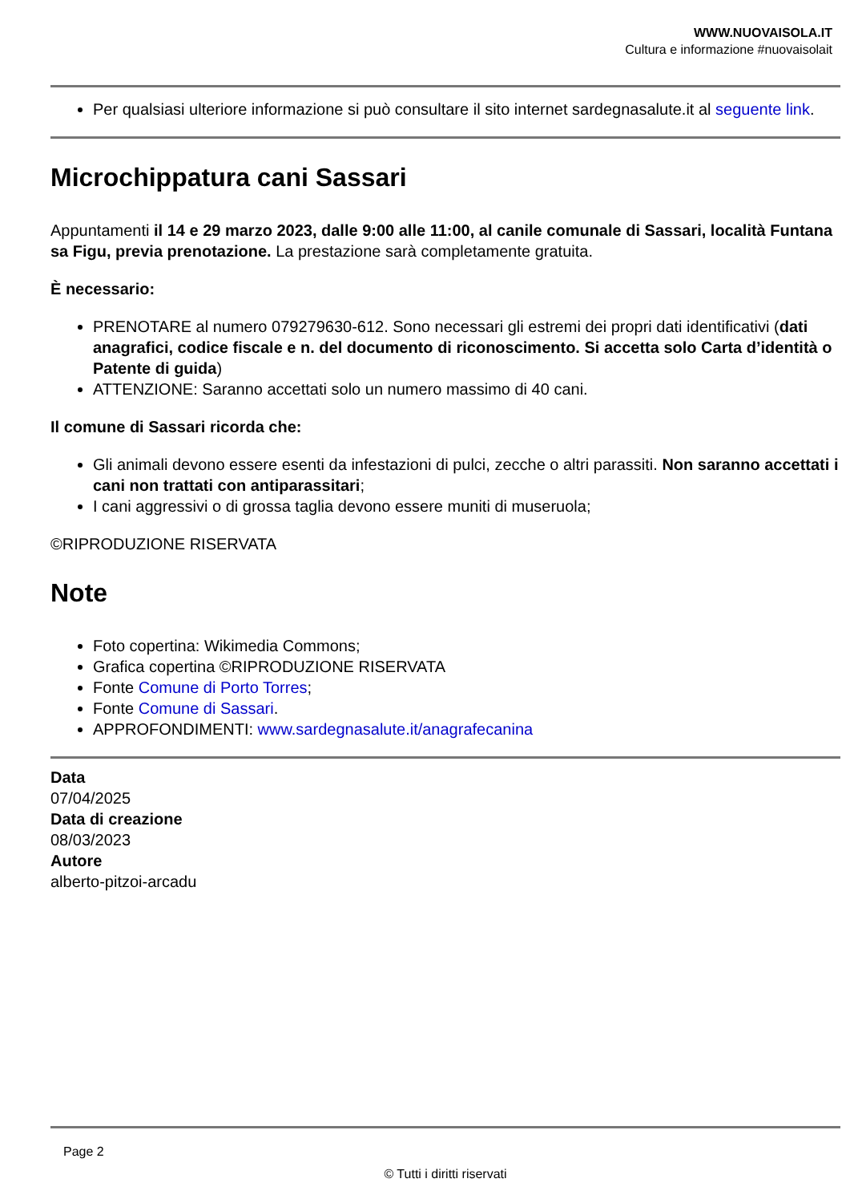WWW.NUOVAISOLA.IT
Cultura e informazione #nuovaisolait
Per qualsiasi ulteriore informazione si può consultare il sito internet sardegnasalute.it al seguente link.
Microchippatura cani Sassari
Appuntamenti il 14 e 29 marzo 2023, dalle 9:00 alle 11:00, al canile comunale di Sassari, località Funtana sa Figu, previa prenotazione. La prestazione sarà completamente gratuita.
È necessario:
PRENOTARE al numero 079279630-612. Sono necessari gli estremi dei propri dati identificativi (dati anagrafici, codice fiscale e n. del documento di riconoscimento. Si accetta solo Carta d’identità o Patente di guida)
ATTENZIONE: Saranno accettati solo un numero massimo di 40 cani.
Il comune di Sassari ricorda che:
Gli animali devono essere esenti da infestazioni di pulci, zecche o altri parassiti. Non saranno accettati i cani non trattati con antiparassitari;
I cani aggressivi o di grossa taglia devono essere muniti di museruola;
©RIPRODUZIONE RISERVATA
Note
Foto copertina: Wikimedia Commons;
Grafica copertina ©RIPRODUZIONE RISERVATA
Fonte Comune di Porto Torres;
Fonte Comune di Sassari.
APPROFONDIMENTI: www.sardegnasalute.it/anagrafecanina
Data
07/04/2025
Data di creazione
08/03/2023
Autore
alberto-pitzoi-arcadu
Page 2
© Tutti i diritti riservati